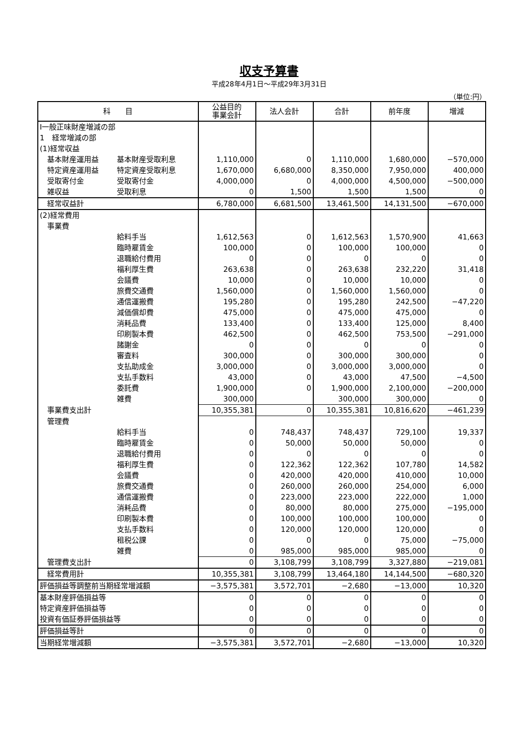収支予算書
平成28年4月1日～平成29年3月31日
（単位:円）
| 科 目 | | 公益目的 事業会計 | 法人会計 | 合計 | 前年度 | 増減 |
| --- | --- | --- | --- | --- | --- | --- |
| Ⅰ一般正味財産増減の部 | | | | | | |
| 1 経常増減の部 | | | | | | |
| (1)経常収益 | | | | | | |
| 基本財産運用益 | 基本財産受取利息 | 1,110,000 | 0 | 1,110,000 | 1,680,000 | −570,000 |
| 特定資産運用益 | 特定資産受取利息 | 1,670,000 | 6,680,000 | 8,350,000 | 7,950,000 | 400,000 |
| 受取寄付金 | 受取寄付金 | 4,000,000 | 0 | 4,000,000 | 4,500,000 | −500,000 |
| 雑収益 | 受取利息 | 0 | 1,500 | 1,500 | 1,500 | 0 |
| 経常収益計 | | 6,780,000 | 6,681,500 | 13,461,500 | 14,131,500 | −670,000 |
| (2)経常費用 | | | | | | |
| 事業費 | | | | | | |
| | 給料手当 | 1,612,563 | 0 | 1,612,563 | 1,570,900 | 41,663 |
| | 臨時雇賃金 | 100,000 | 0 | 100,000 | 100,000 | 0 |
| | 退職給付費用 | 0 | 0 | 0 | 0 | 0 |
| | 福利厚生費 | 263,638 | 0 | 263,638 | 232,220 | 31,418 |
| | 会議費 | 10,000 | 0 | 10,000 | 10,000 | 0 |
| | 旅費交通費 | 1,560,000 | 0 | 1,560,000 | 1,560,000 | 0 |
| | 通信運搬費 | 195,280 | 0 | 195,280 | 242,500 | −47,220 |
| | 減価償却費 | 475,000 | 0 | 475,000 | 475,000 | 0 |
| | 消耗品費 | 133,400 | 0 | 133,400 | 125,000 | 8,400 |
| | 印刷製本費 | 462,500 | 0 | 462,500 | 753,500 | −291,000 |
| | 諸謝金 | 0 | 0 | 0 | 0 | 0 |
| | 審査料 | 300,000 | 0 | 300,000 | 300,000 | 0 |
| | 支払助成金 | 3,000,000 | 0 | 3,000,000 | 3,000,000 | 0 |
| | 支払手数料 | 43,000 | 0 | 43,000 | 47,500 | −4,500 |
| | 委託費 | 1,900,000 | 0 | 1,900,000 | 2,100,000 | −200,000 |
| | 雑費 | 300,000 | | 300,000 | 300,000 | 0 |
| 事業費支出計 | | 10,355,381 | 0 | 10,355,381 | 10,816,620 | −461,239 |
| 管理費 | | | | | | |
| | 給料手当 | 0 | 748,437 | 748,437 | 729,100 | 19,337 |
| | 臨時雇賃金 | 0 | 50,000 | 50,000 | 50,000 | 0 |
| | 退職給付費用 | 0 | 0 | 0 | 0 | 0 |
| | 福利厚生費 | 0 | 122,362 | 122,362 | 107,780 | 14,582 |
| | 会議費 | 0 | 420,000 | 420,000 | 410,000 | 10,000 |
| | 旅費交通費 | 0 | 260,000 | 260,000 | 254,000 | 6,000 |
| | 通信運搬費 | 0 | 223,000 | 223,000 | 222,000 | 1,000 |
| | 消耗品費 | 0 | 80,000 | 80,000 | 275,000 | −195,000 |
| | 印刷製本費 | 0 | 100,000 | 100,000 | 100,000 | 0 |
| | 支払手数料 | 0 | 120,000 | 120,000 | 120,000 | 0 |
| | 租税公課 | 0 | 0 | 0 | 75,000 | −75,000 |
| | 雑費 | 0 | 985,000 | 985,000 | 985,000 | 0 |
| 管理費支出計 | | 0 | 3,108,799 | 3,108,799 | 3,327,880 | −219,081 |
| 経常費用計 | | 10,355,381 | 3,108,799 | 13,464,180 | 14,144,500 | −680,320 |
| 評価損益等調整前当期経常増減額 | | −3,575,381 | 3,572,701 | −2,680 | −13,000 | 10,320 |
| 基本財産評価損益等 | | 0 | 0 | 0 | 0 | 0 |
| 特定資産評価損益等 | | 0 | 0 | 0 | 0 | 0 |
| 投資有価証券評価損益等 | | 0 | 0 | 0 | 0 | 0 |
| 評価損益等計 | | 0 | 0 | 0 | 0 | 0 |
| 当期経常増減額 | | −3,575,381 | 3,572,701 | −2,680 | −13,000 | 10,320 |